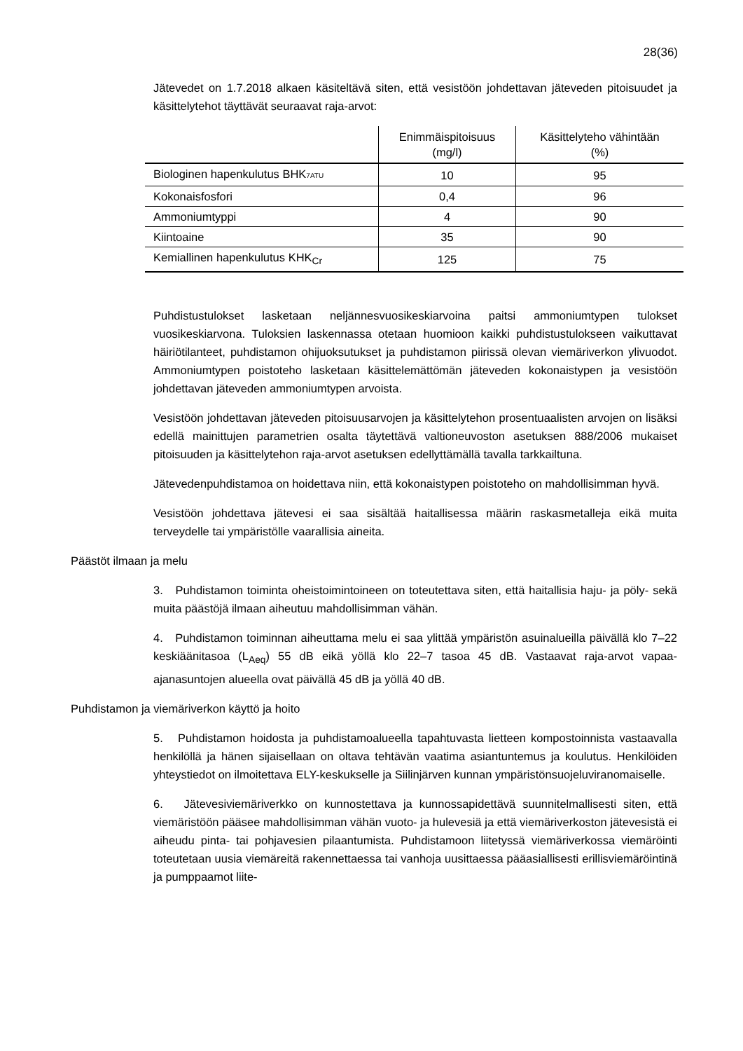28(36)
Jätevedet on 1.7.2018 alkaen käsiteltävä siten, että vesistöön johdettavan jäteveden pitoisuudet ja käsittelytehot täyttävät seuraavat raja-arvot:
| | Enimmäispitoisuus (mg/l) | Käsittelyteho vähintään (%) |
| --- | --- | --- |
| Biologinen hapenkulutus BHK 7ATU | 10 | 95 |
| Kokonaisfosfori | 0,4 | 96 |
| Ammoniumtyppi | 4 | 90 |
| Kiintoaine | 35 | 90 |
| Kemiallinen hapenkulutus KHK<sub>Cr</sub> | 125 | 75 |
Puhdistustulokset lasketaan neljännesvuosikeskiarvoina paitsi ammoniumtypen tulokset vuosikeskiarvona. Tuloksien laskennassa otetaan huomioon kaikki puhdistustulokseen vaikuttavat häiriötilanteet, puhdistamon ohijuoksutukset ja puhdistamon piirissä olevan viemäriverkon ylivuodot. Ammoniumtypen poistoteho lasketaan käsittelemättömän jäteveden kokonaistypen ja vesistöön johdettavan jäteveden ammoniumtypen arvoista.
Vesistöön johdettavan jäteveden pitoisuusarvojen ja käsittelytehon prosentuaalisten arvojen on lisäksi edellä mainittujen parametrien osalta täytettävä valtioneuvoston asetuksen 888/2006 mukaiset pitoisuuden ja käsittelytehon raja-arvot asetuksen edellyttämällä tavalla tarkkailtuna.
Jätevedenpuhdistamoa on hoidettava niin, että kokonaistypen poistoteho on mahdollisimman hyvä.
Vesistöön johdettava jätevesi ei saa sisältää haitallisessa määrin raskasmetalleja eikä muita terveydelle tai ympäristölle vaarallisia aineita.
Päästöt ilmaan ja melu
3. Puhdistamon toiminta oheistoimintoineen on toteutettava siten, että haitallisia haju- ja pöly- sekä muita päästöjä ilmaan aiheutuu mahdollisimman vähän.
4. Puhdistamon toiminnan aiheuttama melu ei saa ylittää ympäristön asuinalueilla päivällä klo 7–22 keskiäänitasoa (L<sub>Aeq</sub>) 55 dB eikä yöllä klo 22–7 tasoa 45 dB. Vastaavat raja-arvot vapaa-ajanasuntojen alueella ovat päivällä 45 dB ja yöllä 40 dB.
Puhdistamon ja viemäriverkon käyttö ja hoito
5. Puhdistamon hoidosta ja puhdistamoalueella tapahtuvasta lietteen kompostoinnista vastaavalla henkilöllä ja hänen sijaisellaan on oltava tehtävän vaatima asiantuntemus ja koulutus. Henkilöiden yhteystiedot on ilmoitettava ELY-keskukselle ja Siilinjärven kunnan ympäristönsuojeluviranomaiselle.
6. Jätevesiviemäriverkko on kunnostettava ja kunnossapidettävä suunnitelmallisesti siten, että viemäristöön pääsee mahdollisimman vähän vuoto- ja hulevesiä ja että viemäriverkoston jätevesistä ei aiheudu pinta- tai pohjavesien pilaantumista. Puhdistamoon liitetyssä viemäriverkossa viemäröinti toteutetaan uusia viemäreitä rakennettaessa tai vanhoja uusittaessa pääasiallisesti erillisviemäröintinä ja pumppaamot liite-